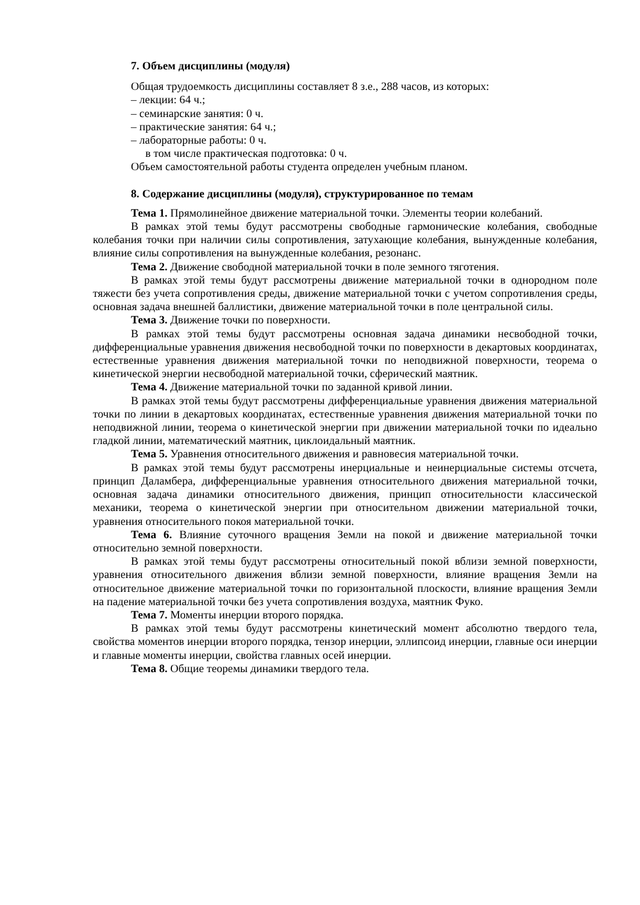7. Объем дисциплины (модуля)
Общая трудоемкость дисциплины составляет 8 з.е., 288 часов, из которых:
– лекции: 64 ч.;
– семинарские занятия: 0 ч.
– практические занятия: 64 ч.;
– лабораторные работы: 0 ч.
в том числе практическая подготовка: 0 ч.
Объем самостоятельной работы студента определен учебным планом.
8. Содержание дисциплины (модуля), структурированное по темам
Тема 1. Прямолинейное движение материальной точки. Элементы теории колебаний.
В рамках этой темы будут рассмотрены свободные гармонические колебания, свободные колебания точки при наличии силы сопротивления, затухающие колебания, вынужденные колебания, влияние силы сопротивления на вынужденные колебания, резонанс.
Тема 2. Движение свободной материальной точки в поле земного тяготения.
В рамках этой темы будут рассмотрены движение материальной точки в однородном поле тяжести без учета сопротивления среды, движение материальной точки с учетом сопротивления среды, основная задача внешней баллистики, движение материальной точки в поле центральной силы.
Тема 3. Движение точки по поверхности.
В рамках этой темы будут рассмотрены основная задача динамики несвободной точки, дифференциальные уравнения движения несвободной точки по поверхности в декартовых координатах, естественные уравнения движения материальной точки по неподвижной поверхности, теорема о кинетической энергии несвободной материальной точки, сферический маятник.
Тема 4. Движение материальной точки по заданной кривой линии.
В рамках этой темы будут рассмотрены дифференциальные уравнения движения материальной точки по линии в декартовых координатах, естественные уравнения движения материальной точки по неподвижной линии, теорема о кинетической энергии при движении материальной точки по идеально гладкой линии, математический маятник, циклоидальный маятник.
Тема 5. Уравнения относительного движения и равновесия материальной точки.
В рамках этой темы будут рассмотрены инерциальные и неинерциальные системы отсчета, принцип Даламбера, дифференциальные уравнения относительного движения материальной точки, основная задача динамики относительного движения, принцип относительности классической механики, теорема о кинетической энергии при относительном движении материальной точки, уравнения относительного покоя материальной точки.
Тема 6. Влияние суточного вращения Земли на покой и движение материальной точки относительно земной поверхности.
В рамках этой темы будут рассмотрены относительный покой вблизи земной поверхности, уравнения относительного движения вблизи земной поверхности, влияние вращения Земли на относительное движение материальной точки по горизонтальной плоскости, влияние вращения Земли на падение материальной точки без учета сопротивления воздуха, маятник Фуко.
Тема 7. Моменты инерции второго порядка.
В рамках этой темы будут рассмотрены кинетический момент абсолютно твердого тела, свойства моментов инерции второго порядка, тензор инерции, эллипсоид инерции, главные оси инерции и главные моменты инерции, свойства главных осей инерции.
Тема 8. Общие теоремы динамики твердого тела.